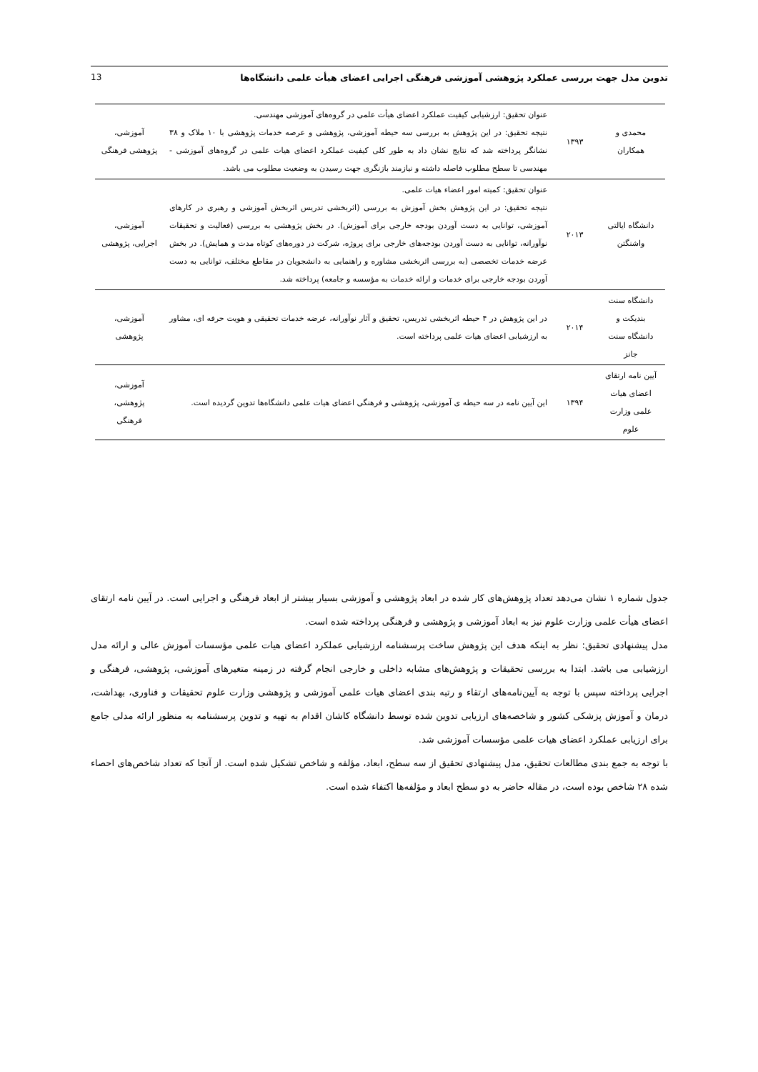تدوین مدل جهت بررسی عملکرد پژوهشی آموزشی فرهنگی اجرایی اعضای هیأت علمی دانشگاه‌ها 13
| محمدی و همکاران | ۱۳۹۳ | عنوان تحقیق: ارزشیابی کیفیت عملکرد اعضای هیأت علمی در گروه‌های آموزشی مهندسی. نتیجه تحقیق: در این پژوهش به بررسی سه حیطه آموزشی، پژوهشی و عرصه خدمات پژوهشی با ۱۰ ملاک و ۳۸ نشانگر پرداخته شد که نتایج نشان داد به طور کلی کیفیت عملکرد اعضای هیات علمی در گروه‌های آموزشی - مهندسی تا سطح مطلوب فاصله داشته و نیازمند بازنگری جهت رسیدن به وضعیت مطلوب می باشد. | آموزشی، پژوهشی فرهنگی |
| دانشگاه ایالتی واشنگتن | ۲۰۱۳ | عنوان تحقیق: کمیته امور اعضاء هیات علمی. نتیجه تحقیق: در این پژوهش بخش آموزش به بررسی (اثربخشی تدریس اثربخش آموزشی و رهبری در کارهای آموزشی، توانایی به دست آوردن بودجه خارجی برای آموزش). در بخش پژوهشی به بررسی (فعالیت و تحقیقات نوآورانه، توانایی به دست آوردن بودجه‌های خارجی برای پروژه، شرکت در دوره‌های کوتاه مدت و همایش). در بخش عرضه خدمات تخصصی (به بررسی اثربخشی مشاوره و راهنمایی به دانشجویان در مقاطع مختلف، توانایی به دست آوردن بودجه خارجی برای خدمات و ارائه خدمات به مؤسسه و جامعه) پرداخته شد. | آموزشی، اجرایی، پژوهشی |
| دانشگاه سنت بندیکت و دانشگاه سنت جانز | ۲۰۱۴ | در این پژوهش در ۴ حیطه اثربخشی تدریس، تحقیق و آثار نوآورانه، عرضه خدمات تحقیقی و هویت حرفه ای، مشاور به ارزشیابی اعضای هیات علمی پرداخته است. | آموزشی، پژوهشی |
| آیین نامه ارتقای اعضای هیات علمی وزارت علوم | ۱۳۹۴ | این آیین نامه در سه حیطه ی آموزشی، پژوهشی و فرهنگی اعضای هیات علمی دانشگاه‌ها تدوین گردیده است. | آموزشی، پژوهشی، فرهنگی |
جدول شماره ۱ نشان می‌دهد تعداد پژوهش‌های کار شده در ابعاد پژوهشی و آموزشی بسیار بیشتر از ابعاد فرهنگی و اجرایی است. در آیین نامه ارتقای اعضای هیأت علمی وزارت علوم نیز به ابعاد آموزشی و پژوهشی و فرهنگی پرداخته شده است.
مدل پیشنهادی تحقیق: نظر به اینکه هدف این پژوهش ساخت پرسشنامه ارزشیابی عملکرد اعضای هیات علمی مؤسسات آموزش عالی و ارائه مدل ارزشیابی می باشد. ابتدا به بررسی تحقیقات و پژوهش‌های مشابه داخلی و خارجی انجام گرفته در زمینه متغیرهای آموزشی، پژوهشی، فرهنگی و اجرایی پرداخته سپس با توجه به آیین‌نامه‌های ارتقاء و رتبه بندی اعضای هیات علمی آموزشی و پژوهشی وزارت علوم تحقیقات و فناوری، بهداشت، درمان و آموزش پزشکی کشور و شاخصه‌های ارزیابی تدوین شده توسط دانشگاه کاشان اقدام به تهیه و تدوین پرسشنامه به منظور ارائه مدلی جامع برای ارزیابی عملکرد اعضای هیات علمی مؤسسات آموزشی شد.
با توجه به جمع بندی مطالعات تحقیق، مدل پیشنهادی تحقیق از سه سطح، ابعاد، مؤلفه و شاخص تشکیل شده است. از آنجا که تعداد شاخص‌های احصاء شده ۲۸ شاخص بوده است، در مقاله حاضر به دو سطح ابعاد و مؤلفه‌ها اکتفاء شده است.